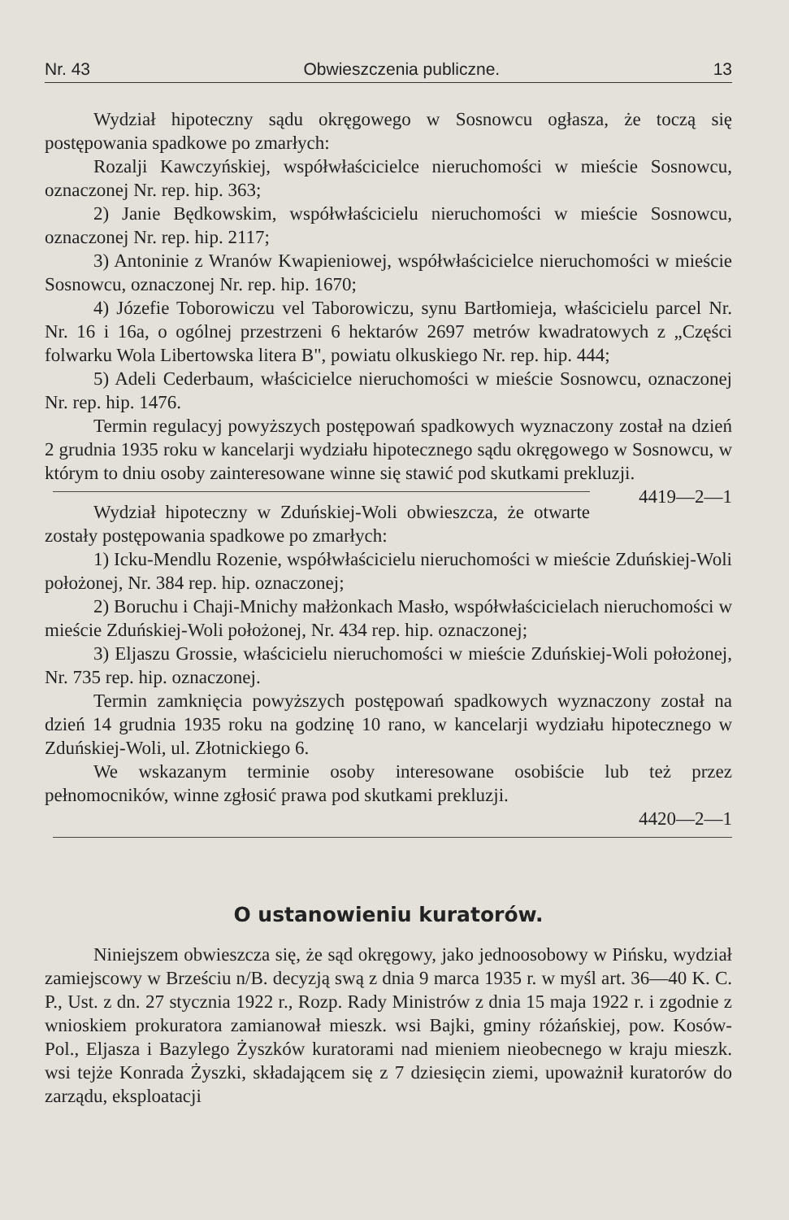Nr. 43 Obwieszczenia publiczne. 13
Wydział hipoteczny sądu okręgowego w Sosnowcu ogłasza, że toczą się postępowania spadkowe po zmarłych:
Rozalji Kawczyńskiej, współwłaścicielce nieruchomości w mieście Sosnowcu, oznaczonej Nr. rep. hip. 363;
2) Janie Będkowskim, współwłaścicielu nieruchomości w mieście Sosnowcu, oznaczonej Nr. rep. hip. 2117;
3) Antoninie z Wranów Kwapieniowej, współwłaścicielce nieruchomości w mieście Sosnowcu, oznaczonej Nr. rep. hip. 1670;
4) Józefie Toborowiczu vel Taborowiczu, synu Bartłomieja, właścicielu parcel Nr. Nr. 16 i 16a, o ogólnej przestrzeni 6 hektarów 2697 metrów kwadratowych z „Części folwarku Wola Libertowska litera B", powiatu olkuskiego Nr. rep. hip. 444;
5) Adeli Cederbaum, właścicielce nieruchomości w mieście Sosnowcu, oznaczonej Nr. rep. hip. 1476.
Termin regulacyj powyższych postępowań spadkowych wyznaczony został na dzień 2 grudnia 1935 roku w kancelarji wydziału hipotecznego sądu okręgowego w Sosnowcu, w którym to dniu osoby zainteresowane winne się stawić pod skutkami prekluzji. 4419—2—1
Wydział hipoteczny w Zduńskiej-Woli obwieszcza, że otwarte zostały postępowania spadkowe po zmarłych:
1) Icku-Mendlu Rozenie, współwłaścicielu nieruchomości w mieście Zduńskiej-Woli położonej, Nr. 384 rep. hip. oznaczonej;
2) Boruchu i Chaji-Mnichy małżonkach Masło, współwłaścicielach nieruchomości w mieście Zduńskiej-Woli położonej, Nr. 434 rep. hip. oznaczonej;
3) Eljaszu Grossie, właścicielu nieruchomości w mieście Zduńskiej-Woli położonej, Nr. 735 rep. hip. oznaczonej.
Termin zamknięcia powyższych postępowań spadkowych wyznaczony został na dzień 14 grudnia 1935 roku na godzinę 10 rano, w kancelarji wydziału hipotecznego w Zduńskiej-Woli, ul. Złotnickiego 6.
We wskazanym terminie osoby interesowane osobiście lub też przez pełnomocników, winne zgłosić prawa pod skutkami prekluzji.
4420—2—1
O ustanowieniu kuratorów.
Niniejszem obwieszcza się, że sąd okręgowy, jako jednoosobowy w Pińsku, wydział zamiejscowy w Brześciu n/B. decyzją swą z dnia 9 marca 1935 r. w myśl art. 36—40 K. C. P., Ust. z dn. 27 stycznia 1922 r., Rozp. Rady Ministrów z dnia 15 maja 1922 r. i zgodnie z wnioskiem prokuratora zamianował mieszk. wsi Bajki, gminy różańskiej, pow. Kosów-Pol., Eljasza i Bazylego Żyszków kuratorami nad mieniem nieobecnego w kraju mieszk. wsi tejże Konrada Żyszki, składającem się z 7 dziesięcin ziemi, upoważnił kuratorów do zarządu, eksploatacji